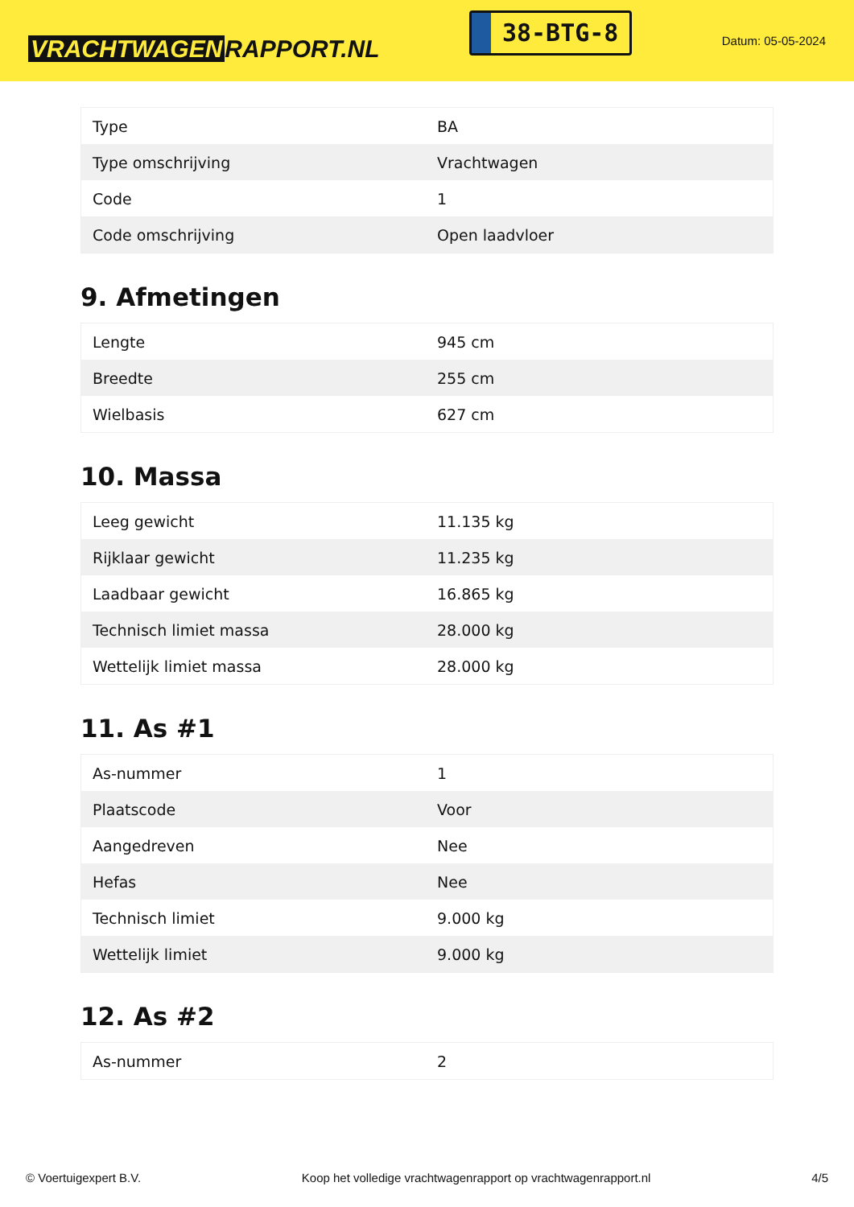VRACHTWAGEN RAPPORT.NL
38-BTG-8
Datum: 05-05-2024
| Type | BA |
| Type omschrijving | Vrachtwagen |
| Code | 1 |
| Code omschrijving | Open laadvloer |
9. Afmetingen
| Lengte | 945 cm |
| Breedte | 255 cm |
| Wielbasis | 627 cm |
10. Massa
| Leeg gewicht | 11.135 kg |
| Rijklaar gewicht | 11.235 kg |
| Laadbaar gewicht | 16.865 kg |
| Technisch limiet massa | 28.000 kg |
| Wettelijk limiet massa | 28.000 kg |
11. As #1
| As-nummer | 1 |
| Plaatscode | Voor |
| Aangedreven | Nee |
| Hefas | Nee |
| Technisch limiet | 9.000 kg |
| Wettelijk limiet | 9.000 kg |
12. As #2
| As-nummer | 2 |
© Voertuigexpert B.V. Koop het volledige vrachtwagenrapport op vrachtwagenrapport.nl 4/5